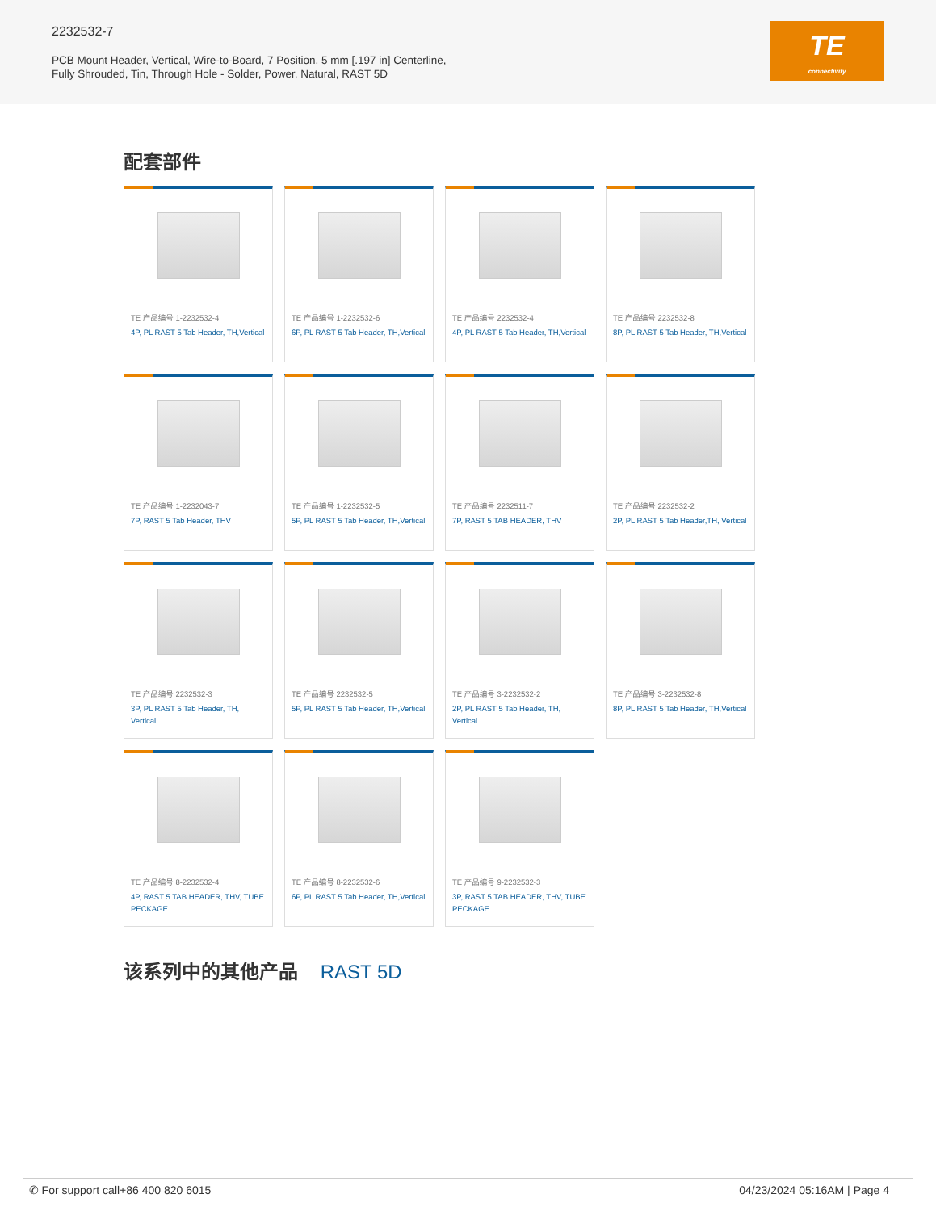2232532-7
PCB Mount Header, Vertical, Wire-to-Board, 7 Position, 5 mm [.197 in] Centerline,
Fully Shrouded, Tin, Through Hole - Solder, Power, Natural, RAST 5D
TE
connectivity
配套部件
TE 产品编号 1-2232532-4
4P, PL RAST 5 Tab Header, TH,Vertical
TE 产品编号 1-2232532-6
6P, PL RAST 5 Tab Header, TH,Vertical
TE 产品编号 2232532-4
4P, PL RAST 5 Tab Header, TH,Vertical
TE 产品编号 2232532-8
8P, PL RAST 5 Tab Header, TH,Vertical
TE 产品编号 1-2232043-7
7P, RAST 5 Tab Header, THV
TE 产品编号 1-2232532-5
5P, PL RAST 5 Tab Header, TH,Vertical
TE 产品编号 2232511-7
7P, RAST 5 TAB HEADER, THV
TE 产品编号 2232532-2
2P, PL RAST 5 Tab Header,TH, Vertical
TE 产品编号 2232532-3
3P, PL RAST 5 Tab Header, TH, Vertical
TE 产品编号 2232532-5
5P, PL RAST 5 Tab Header, TH,Vertical
TE 产品编号 3-2232532-2
2P, PL RAST 5 Tab Header, TH, Vertical
TE 产品编号 3-2232532-8
8P, PL RAST 5 Tab Header, TH,Vertical
TE 产品编号 8-2232532-4
4P, RAST 5 TAB HEADER, THV, TUBE PECKAGE
TE 产品编号 8-2232532-6
6P, PL RAST 5 Tab Header, TH,Vertical
TE 产品编号 9-2232532-3
3P, RAST 5 TAB HEADER, THV, TUBE PECKAGE
该系列中的其他产品 RAST 5D
✆ For support call+86 400 820 6015 04/23/2024 05:16AM | Page 4